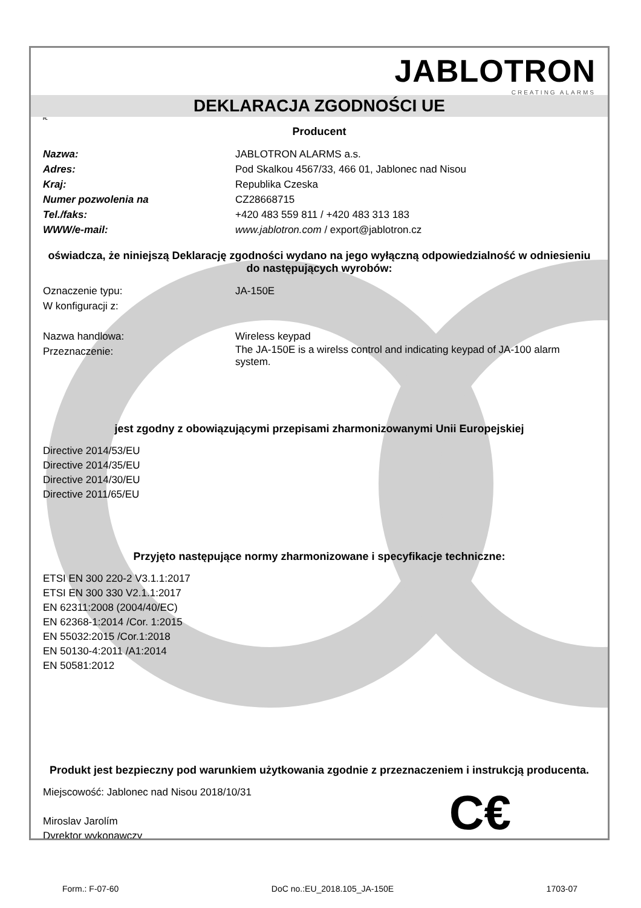JABLOTRON
CREATING ALARMS
DEKLARACJA ZGODNOŚCI UE
PL
Producent
Nazwa: JABLOTRON ALARMS a.s.
Adres: Pod Skalkou 4567/33, 466 01, Jablonec nad Nisou
Kraj: Republika Czeska
Numer pozwolenia na CZ28668715
Tel./faks: +420 483 559 811 / +420 483 313 183
WWW/e-mail: www.jablotron.com / export@jablotron.cz
oświadcza, że niniejszą Deklarację zgodności wydano na jego wyłączną odpowiedzialność w odniesieniu do następujących wyrobów:
Oznaczenie typu: JA-150E
W konfiguracji z:
Nazwa handlowa: Wireless keypad
Przeznaczenie: The JA-150E is a wirelss control and indicating keypad of JA-100 alarm system.
jest zgodny z obowiązującymi przepisami zharmonizowanymi Unii Europejskiej
Directive 2014/53/EU
Directive 2014/35/EU
Directive 2014/30/EU
Directive 2011/65/EU
Przyjęto następujące normy zharmonizowane i specyfikacje techniczne:
ETSI EN 300 220-2 V3.1.1:2017
ETSI EN 300 330 V2.1.1:2017
EN 62311:2008 (2004/40/EC)
EN 62368-1:2014 /Cor. 1:2015
EN 55032:2015 /Cor.1:2018
EN 50130-4:2011 /A1:2014
EN 50581:2012
Produkt jest bezpieczny pod warunkiem użytkowania zgodnie z przeznaczeniem i instrukcją producenta.
Miejscowość: Jablonec nad Nisou 2018/10/31
Miroslav Jarolím
Dyrektor wykonawczy
C€
Form.: F-07-60 DoC no.:EU_2018.105_JA-150E 1703-07